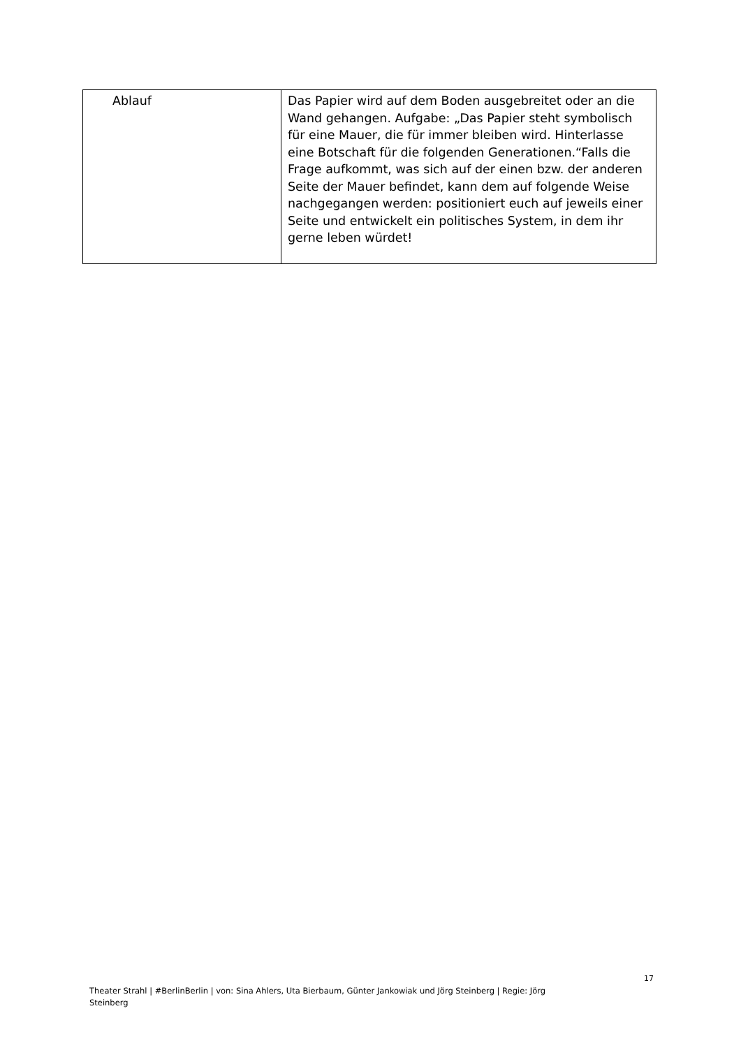| Ablauf | Das Papier wird auf dem Boden ausgebreitet oder an die Wand gehangen. Aufgabe: „Das Papier steht symbolisch für eine Mauer, die für immer bleiben wird. Hinterlasse eine Botschaft für die folgenden Generationen.“Falls die Frage aufkommt, was sich auf der einen bzw. der anderen Seite der Mauer befindet, kann dem auf folgende Weise nachgegangen werden: positioniert euch auf jeweils einer Seite und entwickelt ein politisches System, in dem ihr gerne leben würdet! |
17
Theater Strahl | #BerlinBerlin | von: Sina Ahlers, Uta Bierbaum, Günter Jankowiak und Jörg Steinberg | Regie: Jörg Steinberg